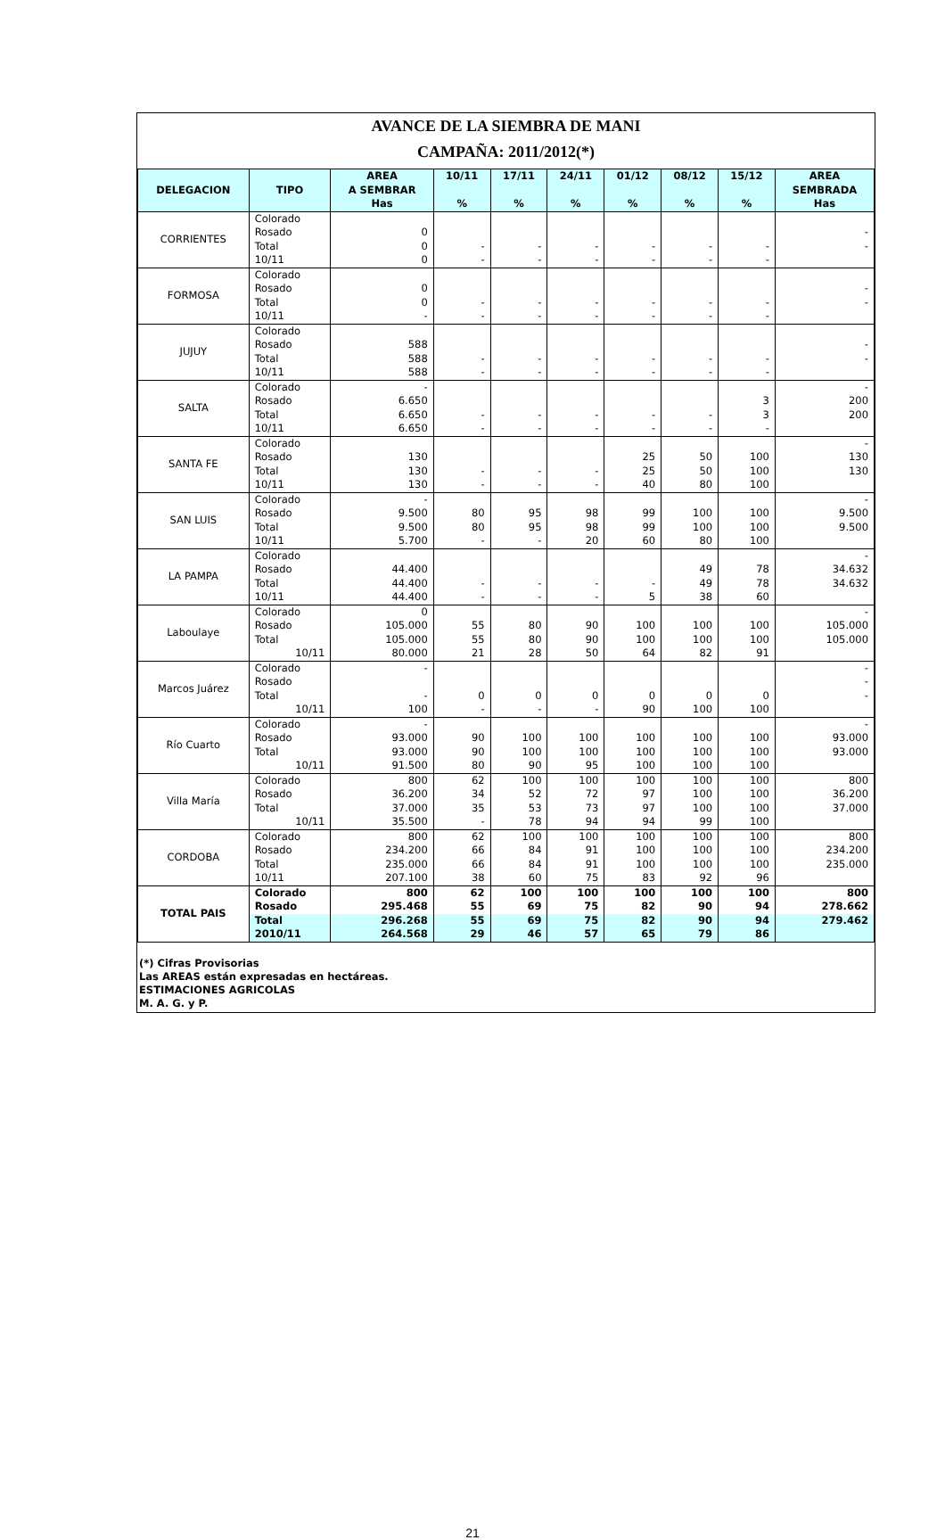AVANCE DE LA SIEMBRA DE MANI
CAMPAÑA: 2011/2012(*)
| DELEGACION | TIPO | AREA A SEMBRAR Has | 10/11 % | 17/11 % | 24/11 % | 01/12 % | 08/12 % | 15/12 % | AREA SEMBRADA Has |
| --- | --- | --- | --- | --- | --- | --- | --- | --- | --- |
| CORRIENTES | Colorado | | | | | | | | |
| | Rosado | 0 | | | | | | | - |
| | Total | 0 | - | - | - | - | - | - | - |
| | 10/11 | 0 | - | - | - | - | - | - | |
| FORMOSA | Colorado | | | | | | | | |
| | Rosado | 0 | | | | | | | - |
| | Total | 0 | - | - | - | - | - | - | - |
| | 10/11 | - | - | - | - | - | - | - | |
| JUJUY | Colorado | | | | | | | | |
| | Rosado | 588 | | | | | | | - |
| | Total | 588 | - | - | - | - | - | - | - |
| | 10/11 | 588 | - | - | - | - | - | - | |
| SALTA | Colorado | - | | | | | | | - |
| | Rosado | 6.650 | | | | | | 3 | 200 |
| | Total | 6.650 | - | - | - | - | - | 3 | 200 |
| | 10/11 | 6.650 | - | - | - | - | - | - | |
| SANTA FE | Colorado | | | | | | | | - |
| | Rosado | 130 | | | | 25 | 50 | 100 | 130 |
| | Total | 130 | - | - | - | 25 | 50 | 100 | 130 |
| | 10/11 | 130 | - | - | - | 40 | 80 | 100 | |
| SAN LUIS | Colorado | - | | | | | | | - |
| | Rosado | 9.500 | 80 | 95 | 98 | 99 | 100 | 100 | 9.500 |
| | Total | 9.500 | 80 | 95 | 98 | 99 | 100 | 100 | 9.500 |
| | 10/11 | 5.700 | - | - | 20 | 60 | 80 | 100 | |
| LA PAMPA | Colorado | | | | | | | | - |
| | Rosado | 44.400 | | | | | 49 | 78 | 34.632 |
| | Total | 44.400 | - | - | - | - | 49 | 78 | 34.632 |
| | 10/11 | 44.400 | - | - | - | 5 | 38 | 60 | |
| Laboulaye | Colorado | 0 | | | | | | | - |
| | Rosado | 105.000 | 55 | 80 | 90 | 100 | 100 | 100 | 105.000 |
| | Total | 105.000 | 55 | 80 | 90 | 100 | 100 | 100 | 105.000 |
| | 10/11 | 80.000 | 21 | 28 | 50 | 64 | 82 | 91 | |
| Marcos Juárez | Colorado | - | | | | | | | - |
| | Rosado | | | | | | | | - |
| | Total | - | 0 | 0 | 0 | 0 | 0 | 0 | - |
| | 10/11 | 100 | - | - | - | 90 | 100 | 100 | |
| Río Cuarto | Colorado | - | | | | | | | - |
| | Rosado | 93.000 | 90 | 100 | 100 | 100 | 100 | 100 | 93.000 |
| | Total | 93.000 | 90 | 100 | 100 | 100 | 100 | 100 | 93.000 |
| | 10/11 | 91.500 | 80 | 90 | 95 | 100 | 100 | 100 | |
| Villa María | Colorado | 800 | 62 | 100 | 100 | 100 | 100 | 100 | 800 |
| | Rosado | 36.200 | 34 | 52 | 72 | 97 | 100 | 100 | 36.200 |
| | Total | 37.000 | 35 | 53 | 73 | 97 | 100 | 100 | 37.000 |
| | 10/11 | 35.500 | - | 78 | 94 | 94 | 99 | 100 | |
| CORDOBA | Colorado | 800 | 62 | 100 | 100 | 100 | 100 | 100 | 800 |
| | Rosado | 234.200 | 66 | 84 | 91 | 100 | 100 | 100 | 234.200 |
| | Total | 235.000 | 66 | 84 | 91 | 100 | 100 | 100 | 235.000 |
| | 10/11 | 207.100 | 38 | 60 | 75 | 83 | 92 | 96 | |
| TOTAL PAIS | Colorado | 800 | 62 | 100 | 100 | 100 | 100 | 100 | 800 |
| | Rosado | 295.468 | 55 | 69 | 75 | 82 | 90 | 94 | 278.662 |
| | Total | 296.268 | 55 | 69 | 75 | 82 | 90 | 94 | 279.462 |
| | 2010/11 | 264.568 | 29 | 46 | 57 | 65 | 79 | 86 | |
(*) Cifras Provisorias
Las AREAS están expresadas en hectáreas.
ESTIMACIONES AGRICOLAS
M. A. G. y P.
21